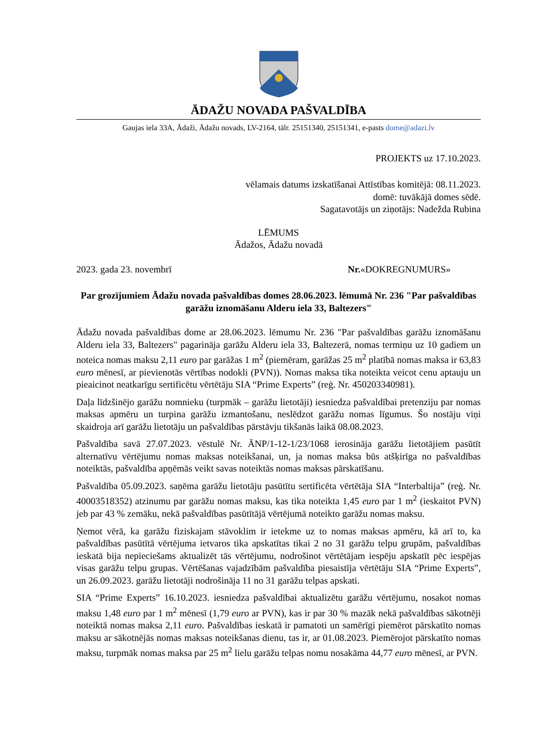ĀDAŽU NOVADA PAŠVALDĪBA
Gaujas iela 33A, Ādaži, Ādažu novads, LV-2164, tālr. 25151340, 25151341, e-pasts dome@adazi.lv
PROJEKTS uz 17.10.2023.
vēlamais datums izskatīšanai Attīstības komitējā: 08.11.2023.
domē: tuvākājā domes sēdē.
Sagatavotājs un ziņotājs: Nadežda Rubina
LĒMUMS
Ādažos, Ādažu novadā
2023. gada 23. novembrī Nr.«DOKREGNUMURS»
Par grozījumiem Ādažu novada pašvaldības domes 28.06.2023. lēmumā Nr. 236 "Par pašvaldības garāžu iznomāšanu Alderu iela 33, Baltezers"
Ādažu novada pašvaldības dome ar 28.06.2023. lēmumu Nr. 236 "Par pašvaldības garāžu iznomāšanu Alderu iela 33, Baltezers" pagarināja garāžu Alderu iela 33, Baltezerā, nomas termiņu uz 10 gadiem un noteica nomas maksu 2,11 euro par garāžas 1 m<sup>2</sup> (piemēram, garāžas 25 m<sup>2</sup> platībā nomas maksa ir 63,83 euro mēnesī, ar pievienotās vērtības nodokli (PVN)). Nomas maksa tika noteikta veicot cenu aptauju un pieaicinot neatkarīgu sertificētu vērtētāju SIA “Prime Experts” (reģ. Nr. 450203340981).
Daļa līdzšinējo garāžu nomnieku (turpmāk – garāžu lietotāji) iesniedza pašvaldībai pretenziju par nomas maksas apmēru un turpina garāžu izmantošanu, neslēdzot garāžu nomas līgumus. Šo nostāju viņi skaidroja arī garāžu lietotāju un pašvaldības pārstāvju tikšanās laikā 08.08.2023.
Pašvaldība savā 27.07.2023. vēstulē Nr. ĀNP/1-12-1/23/1068 ierosināja garāžu lietotājiem pasūtīt alternatīvu vērtējumu nomas maksas noteikšanai, un, ja nomas maksa būs atšķirīga no pašvaldības noteiktās, pašvaldība apņēmās veikt savas noteiktās nomas maksas pārskatīšanu.
Pašvaldība 05.09.2023. saņēma garāžu lietotāju pasūtītu sertificēta vērtētāja SIA “Interbaltija” (reģ. Nr. 40003518352) atzinumu par garāžu nomas maksu, kas tika noteikta 1,45 euro par 1 m<sup>2</sup> (ieskaitot PVN) jeb par 43 % zemāku, nekā pašvaldības pasūtītājā vērtējumā noteikto garāžu nomas maksu.
Ņemot vērā, ka garāžu fiziskajam stāvoklim ir ietekme uz to nomas maksas apmēru, kā arī to, ka pašvaldības pasūtītā vērtējuma ietvaros tika apskatītas tikai 2 no 31 garāžu telpu grupām, pašvaldības ieskatā bija nepieciešams aktualizēt tās vērtējumu, nodrošinot vērtētājam iespēju apskatīt pēc iespējas visas garāžu telpu grupas. Vērtēšanas vajadzībām pašvaldība piesaistīja vērtētāju SIA “Prime Experts”, un 26.09.2023. garāžu lietotāji nodrošināja 11 no 31 garāžu telpas apskati.
SIA “Prime Experts” 16.10.2023. iesniedza pašvaldībai aktualizētu garāžu vērtējumu, nosakot nomas maksu 1,48 euro par 1 m<sup>2</sup> mēnesī (1,79 euro ar PVN), kas ir par 30 % mazāk nekā pašvaldības sākotnēji noteiktā nomas maksa 2,11 euro. Pašvaldības ieskatā ir pamatoti un samērīgi piemērot pārskatīto nomas maksu ar sākotnējās nomas maksas noteikšanas dienu, tas ir, ar 01.08.2023. Piemērojot pārskatīto nomas maksu, turpmāk nomas maksa par 25 m<sup>2</sup> lielu garāžu telpas nomu nosakāma 44,77 euro mēnesī, ar PVN.